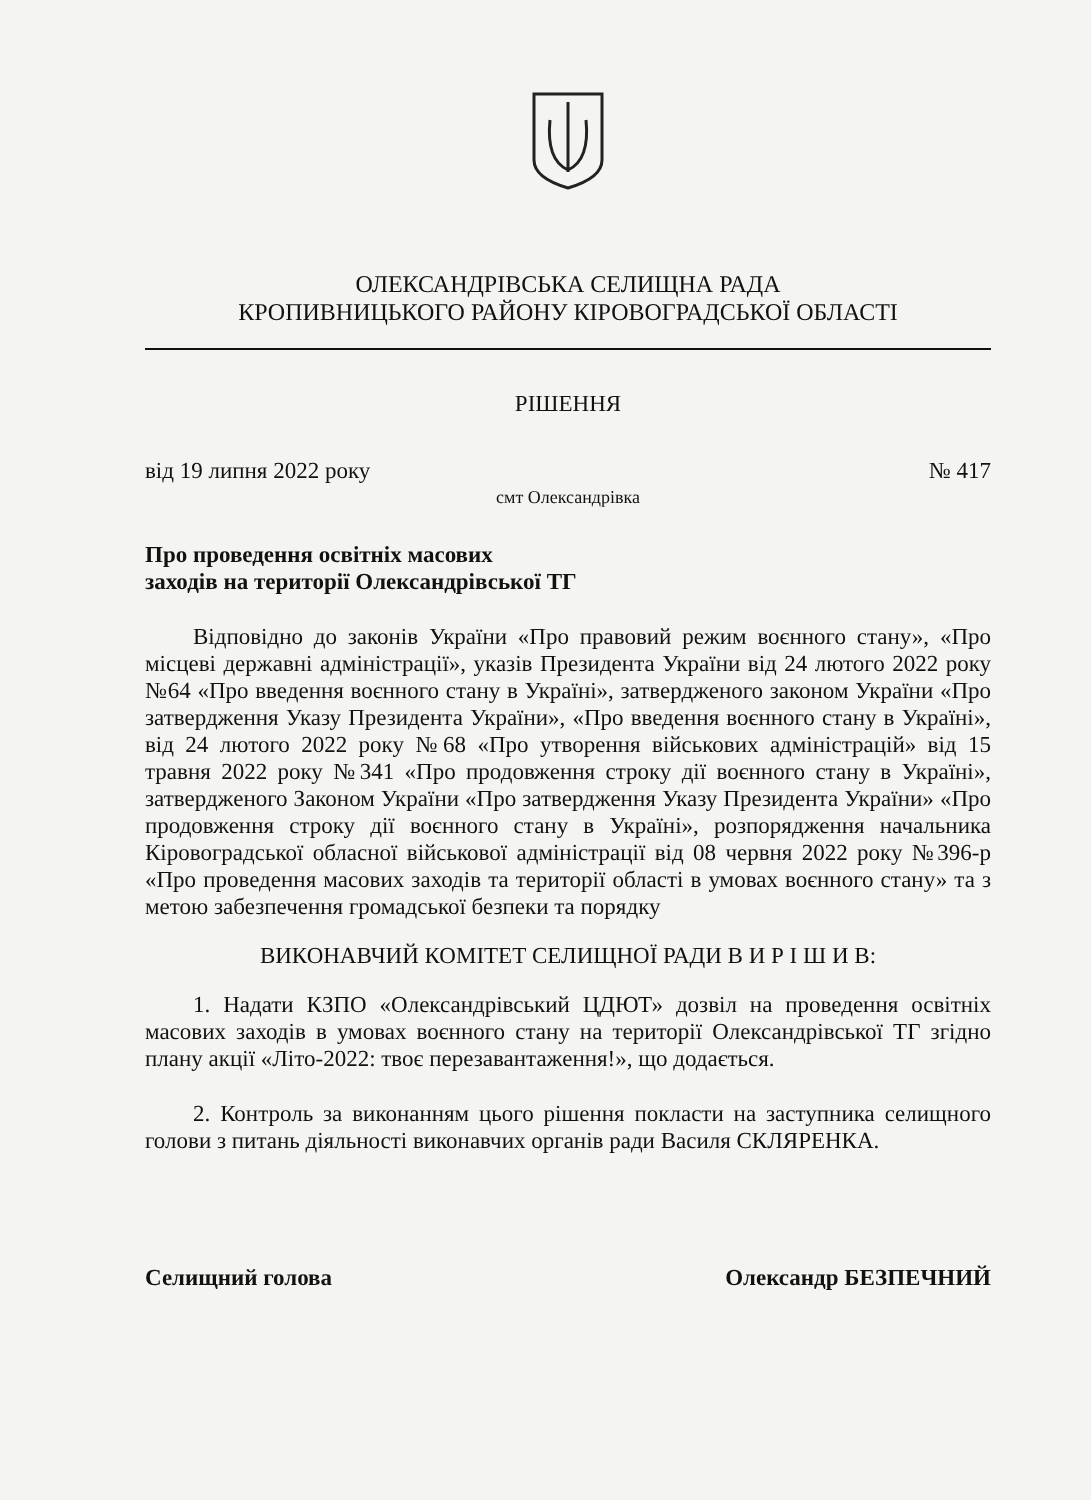ОЛЕКСАНДРІВСЬКА СЕЛИЩНА РАДА
КРОПИВНИЦЬКОГО РАЙОНУ КІРОВОГРАДСЬКОЇ ОБЛАСТІ
РІШЕННЯ
від 19 липня 2022 року № 417
смт Олександрівка
Про проведення освітніх масових
заходів на території Олександрівської ТГ
Відповідно до законів України «Про правовий режим воєнного стану», «Про місцеві державні адміністрації», указів Президента України від 24 лютого 2022 року №64 «Про введення воєнного стану в Україні», затвердженого законом України «Про затвердження Указу Президента України», «Про введення воєнного стану в Україні», від 24 лютого 2022 року №68 «Про утворення військових адміністрацій» від 15 травня 2022 року №341 «Про продовження строку дії воєнного стану в Україні», затвердженого Законом України «Про затвердження Указу Президента України» «Про продовження строку дії воєнного стану в Україні», розпорядження начальника Кіровоградської обласної військової адміністрації від 08 червня 2022 року №396-р «Про проведення масових заходів та території області в умовах воєнного стану» та з метою забезпечення громадської безпеки та порядку
ВИКОНАВЧИЙ КОМІТЕТ СЕЛИЩНОЇ РАДИ В И Р І Ш И В:
1. Надати КЗПО «Олександрівський ЦДЮТ» дозвіл на проведення освітніх масових заходів в умовах воєнного стану на території Олександрівської ТГ згідно плану акції «Літо-2022: твоє перезавантаження!», що додається.
2. Контроль за виконанням цього рішення покласти на заступника селищного голови з питань діяльності виконавчих органів ради Василя СКЛЯРЕНКА.
Селищний голова Олександр БЕЗПЕЧНИЙ